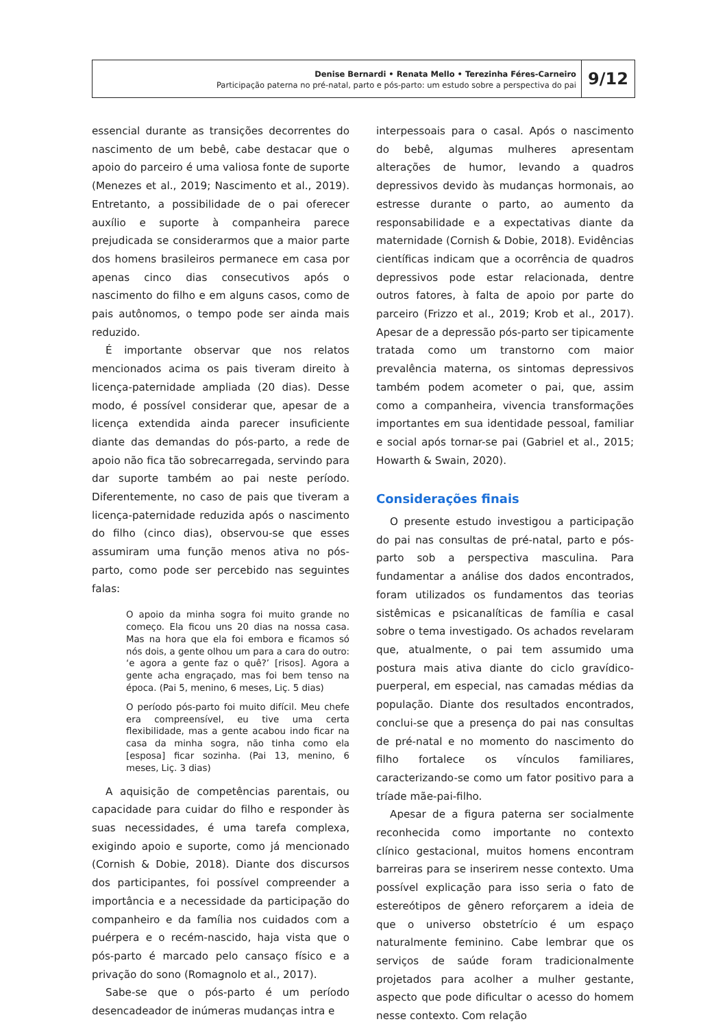Denise Bernardi • Renata Mello • Terezinha Féres-Carneiro
Participação paterna no pré-natal, parto e pós-parto: um estudo sobre a perspectiva do pai
9/12
essencial durante as transições decorrentes do nascimento de um bebê, cabe destacar que o apoio do parceiro é uma valiosa fonte de suporte (Menezes et al., 2019; Nascimento et al., 2019). Entretanto, a possibilidade de o pai oferecer auxílio e suporte à companheira parece prejudicada se considerarmos que a maior parte dos homens brasileiros permanece em casa por apenas cinco dias consecutivos após o nascimento do filho e em alguns casos, como de pais autônomos, o tempo pode ser ainda mais reduzido.
É importante observar que nos relatos mencionados acima os pais tiveram direito à licença-paternidade ampliada (20 dias). Desse modo, é possível considerar que, apesar de a licença extendida ainda parecer insuficiente diante das demandas do pós-parto, a rede de apoio não fica tão sobrecarregada, servindo para dar suporte também ao pai neste período. Diferentemente, no caso de pais que tiveram a licença-paternidade reduzida após o nascimento do filho (cinco dias), observou-se que esses assumiram uma função menos ativa no pós-parto, como pode ser percebido nas seguintes falas:
O apoio da minha sogra foi muito grande no começo. Ela ficou uns 20 dias na nossa casa. Mas na hora que ela foi embora e ficamos só nós dois, a gente olhou um para a cara do outro: ‘e agora a gente faz o quê?’ [risos]. Agora a gente acha engraçado, mas foi bem tenso na época. (Pai 5, menino, 6 meses, Liç. 5 dias)
O período pós-parto foi muito difícil. Meu chefe era compreensível, eu tive uma certa flexibilidade, mas a gente acabou indo ficar na casa da minha sogra, não tinha como ela [esposa] ficar sozinha. (Pai 13, menino, 6 meses, Liç. 3 dias)
A aquisição de competências parentais, ou capacidade para cuidar do filho e responder às suas necessidades, é uma tarefa complexa, exigindo apoio e suporte, como já mencionado (Cornish & Dobie, 2018). Diante dos discursos dos participantes, foi possível compreender a importância e a necessidade da participação do companheiro e da família nos cuidados com a puérpera e o recém-nascido, haja vista que o pós-parto é marcado pelo cansaço físico e a privação do sono (Romagnolo et al., 2017).
Sabe-se que o pós-parto é um período desencadeador de inúmeras mudanças intra e
interpessoais para o casal. Após o nascimento do bebê, algumas mulheres apresentam alterações de humor, levando a quadros depressivos devido às mudanças hormonais, ao estresse durante o parto, ao aumento da responsabilidade e a expectativas diante da maternidade (Cornish & Dobie, 2018). Evidências científicas indicam que a ocorrência de quadros depressivos pode estar relacionada, dentre outros fatores, à falta de apoio por parte do parceiro (Frizzo et al., 2019; Krob et al., 2017). Apesar de a depressão pós-parto ser tipicamente tratada como um transtorno com maior prevalência materna, os sintomas depressivos também podem acometer o pai, que, assim como a companheira, vivencia transformações importantes em sua identidade pessoal, familiar e social após tornar-se pai (Gabriel et al., 2015; Howarth & Swain, 2020).
Considerações finais
O presente estudo investigou a participação do pai nas consultas de pré-natal, parto e pós-parto sob a perspectiva masculina. Para fundamentar a análise dos dados encontrados, foram utilizados os fundamentos das teorias sistêmicas e psicanalíticas de família e casal sobre o tema investigado. Os achados revelaram que, atualmente, o pai tem assumido uma postura mais ativa diante do ciclo gravídico-puerperal, em especial, nas camadas médias da população. Diante dos resultados encontrados, conclui-se que a presença do pai nas consultas de pré-natal e no momento do nascimento do filho fortalece os vínculos familiares, caracterizando-se como um fator positivo para a tríade mãe-pai-filho.
Apesar de a figura paterna ser socialmente reconhecida como importante no contexto clínico gestacional, muitos homens encontram barreiras para se inserirem nesse contexto. Uma possível explicação para isso seria o fato de estereótipos de gênero reforçarem a ideia de que o universo obstetrício é um espaço naturalmente feminino. Cabe lembrar que os serviços de saúde foram tradicionalmente projetados para acolher a mulher gestante, aspecto que pode dificultar o acesso do homem nesse contexto. Com relação